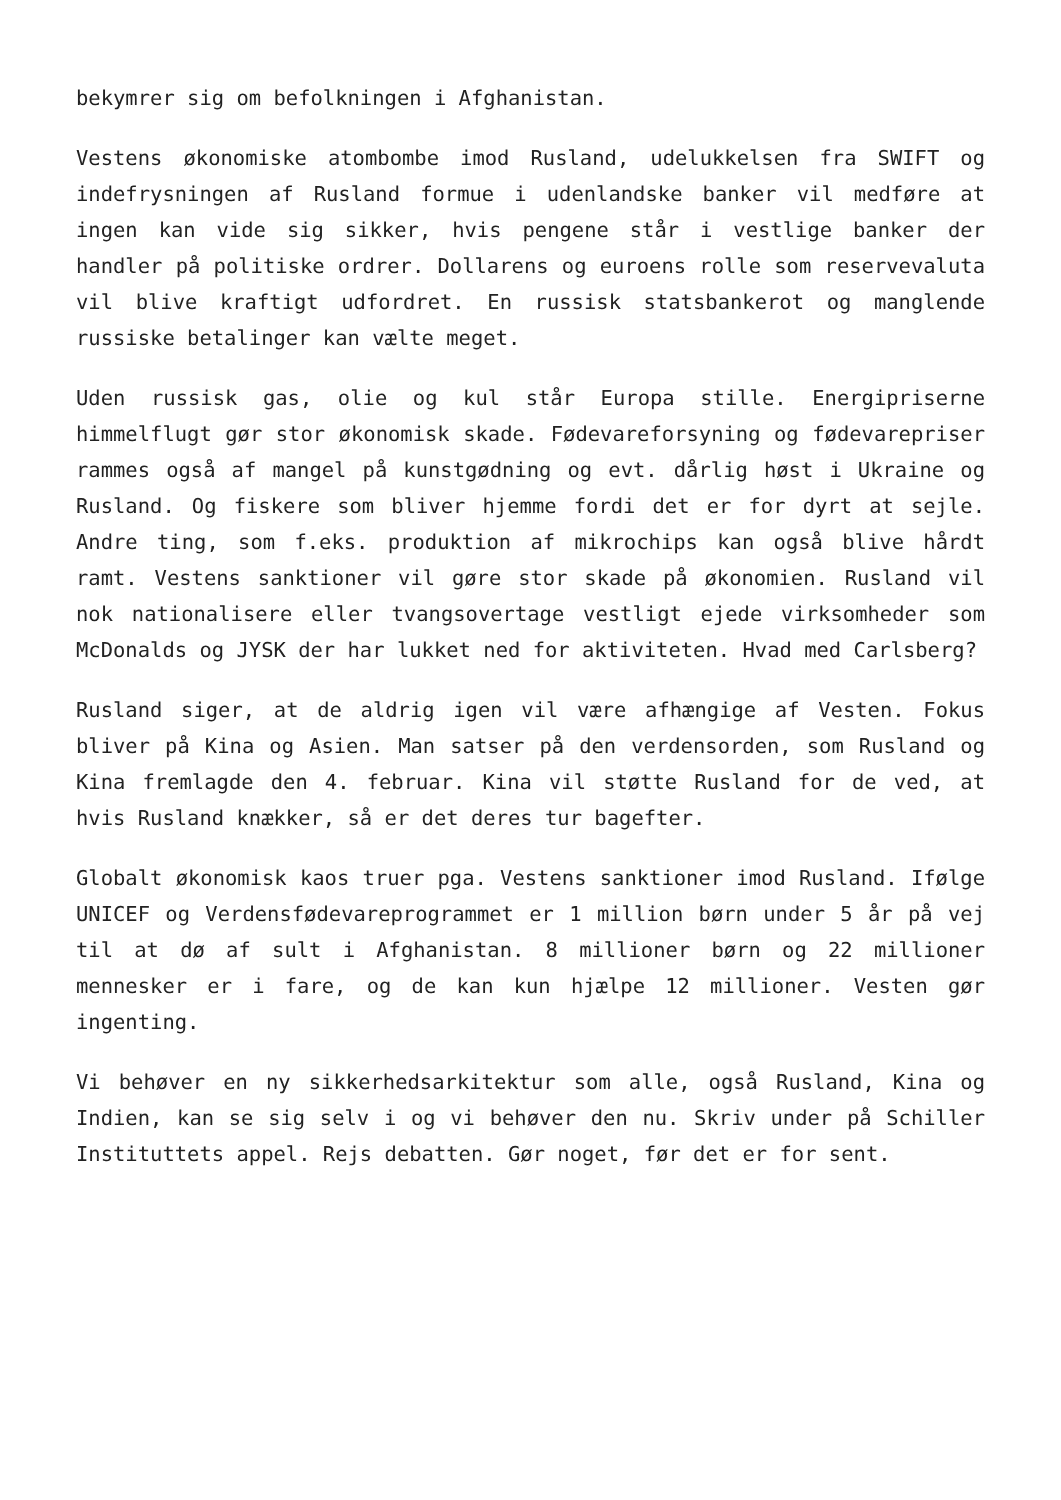bekymrer sig om befolkningen i Afghanistan.
Vestens økonomiske atombombe imod Rusland, udelukkelsen fra SWIFT og indefrysningen af Rusland formue i udenlandske banker vil medføre at ingen kan vide sig sikker, hvis pengene står i vestlige banker der handler på politiske ordrer. Dollarens og euroens rolle som reservevaluta vil blive kraftigt udfordret. En russisk statsbankerot og manglende russiske betalinger kan vælte meget.
Uden russisk gas, olie og kul står Europa stille. Energipriserne himmelflugt gør stor økonomisk skade. Fødevareforsyning og fødevarepriser rammes også af mangel på kunstgødning og evt. dårlig høst i Ukraine og Rusland. Og fiskere som bliver hjemme fordi det er for dyrt at sejle. Andre ting, som f.eks. produktion af mikrochips kan også blive hårdt ramt. Vestens sanktioner vil gøre stor skade på økonomien. Rusland vil nok nationalisere eller tvangsovertage vestligt ejede virksomheder som McDonalds og JYSK der har lukket ned for aktiviteten. Hvad med Carlsberg?
Rusland siger, at de aldrig igen vil være afhængige af Vesten. Fokus bliver på Kina og Asien. Man satser på den verdensorden, som Rusland og Kina fremlagde den 4. februar. Kina vil støtte Rusland for de ved, at hvis Rusland knækker, så er det deres tur bagefter.
Globalt økonomisk kaos truer pga. Vestens sanktioner imod Rusland. Ifølge UNICEF og Verdensfødevareprogrammet er 1 million børn under 5 år på vej til at dø af sult i Afghanistan. 8 millioner børn og 22 millioner mennesker er i fare, og de kan kun hjælpe 12 millioner. Vesten gør ingenting.
Vi behøver en ny sikkerhedsarkitektur som alle, også Rusland, Kina og Indien, kan se sig selv i og vi behøver den nu. Skriv under på Schiller Instituttets appel. Rejs debatten. Gør noget, før det er for sent.